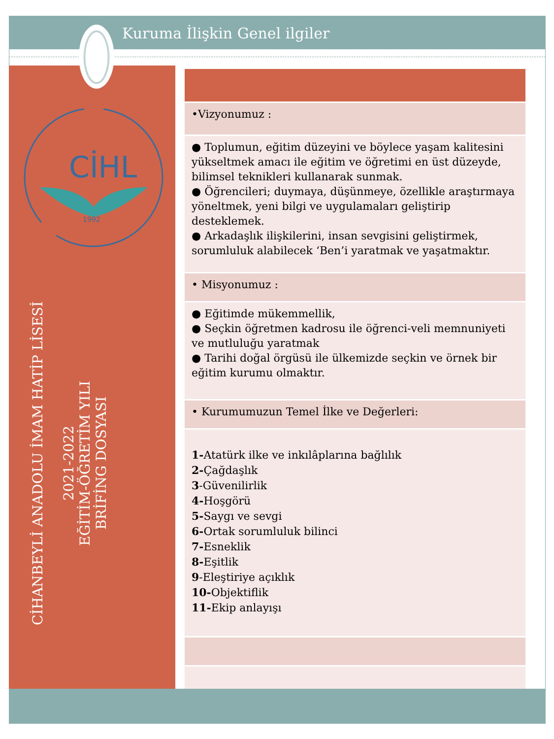Kuruma İlişkin Genel ilgiler
CİHL
1992
CİHANBEYLİ ANADOLU İMAM HATİP LİSESİ
2021-2022
EĞİTİM-ÖĞRETİM YILI
BRİFİNG DOSYASI
| •Vizyonumuz : |
| ● Toplumun, eğitim düzeyini ve böylece yaşam kalitesini yükseltmek amacı ile eğitim ve öğretimi en üst düzeyde, bilimsel teknikleri kullanarak sunmak. ● Öğrencileri; duymaya, düşünmeye, özellikle araştırmaya yöneltmek, yeni bilgi ve uygulamaları geliştirip desteklemek. ● Arkadaşlık ilişkilerini, insan sevgisini geliştirmek, sorumluluk alabilecek ‘Ben’i yaratmak ve yaşatmaktır. |
| • Misyonumuz : |
| ● Eğitimde mükemmellik, ● Seçkin öğretmen kadrosu ile öğrenci-veli memnuniyeti ve mutluluğu yaratmak ● Tarihi doğal örgüsü ile ülkemizde seçkin ve örnek bir eğitim kurumu olmaktır. |
| • Kurumumuzun Temel İlke ve Değerleri: |
| 1- Atatürk ilke ve inkılâplarına bağlılık 2- Çağdaşlık 3 -Güvenilirlik 4- Hoşgörü 5- Saygı ve sevgi 6- Ortak sorumluluk bilinci 7- Esneklik 8- Eşitlik 9 -Eleştiriye açıklık 10- Objektiflik 11- Ekip anlayışı |